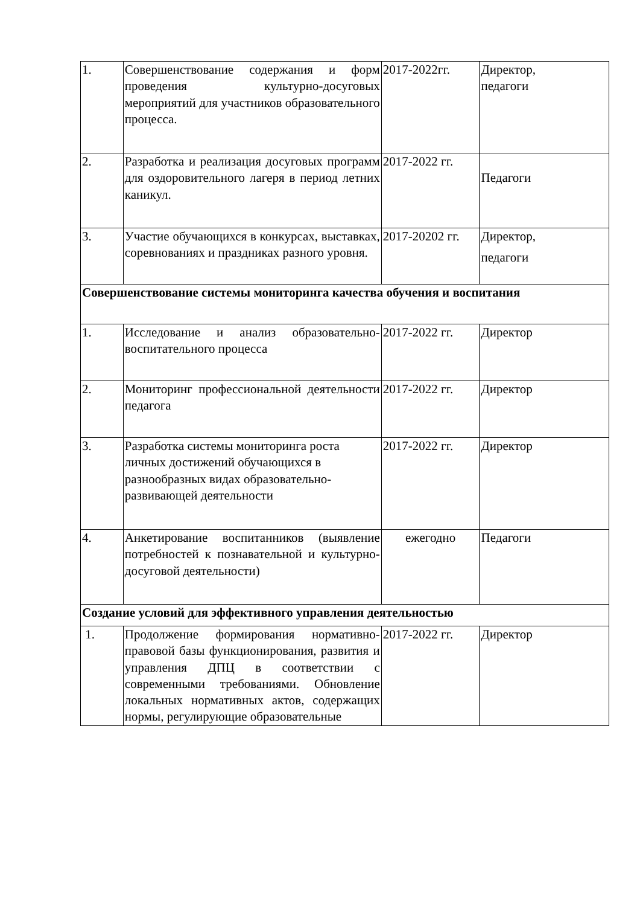| 1. | Совершенствование содержания и форм проведения культурно-досуговых мероприятий для участников образовательного процесса. | 2017-2022гг. | Директор, педагоги |
| 2. | Разработка и реализация досуговых программ для оздоровительного лагеря в период летних каникул. | 2017-2022 гг. | Педагоги |
| 3. | Участие обучающихся в конкурсах, выставках, соревнованиях и праздниках разного уровня. | 2017-20202 гг. | Директор, педагоги |
| Совершенствование системы мониторинга качества обучения и воспитания | | | |
| 1. | Исследование и анализ образовательно- воспитательного процесса | 2017-2022 гг. | Директор |
| 2. | Мониторинг профессиональной деятельности педагога | 2017-2022 гг. | Директор |
| 3. | Разработка системы мониторинга роста личных достижений обучающихся в разнообразных видах образовательно-развивающей деятельности | 2017-2022 гг. | Директор |
| 4. | Анкетирование воспитанников (выявление потребностей к познавательной и культурно-досуговой деятельности) | ежегодно | Педагоги |
| Создание условий для эффективного управления деятельностью | | | |
| 1. | Продолжение формирования нормативно-правовой базы функционирования, развития и управления ДПЦ в соответствии с современными требованиями. Обновление локальных нормативных актов, содержащих нормы, регулирующие образовательные | 2017-2022 гг. | Директор |